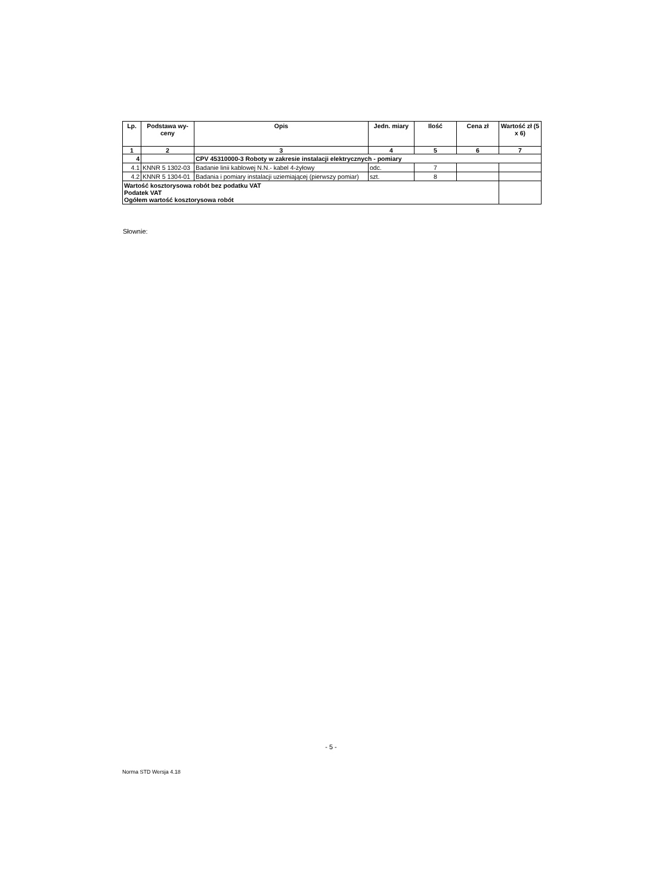| Lp. | Podstawa wy-ceny | Opis | Jedn. miary | Ilość | Cena zł | Wartość zł (5 x 6) |
| --- | --- | --- | --- | --- | --- | --- |
| 1 | 2 | 3 | 4 | 5 | 6 | 7 |
| 4 | | CPV 45310000-3 Roboty w zakresie instalacji elektrycznych - pomiary | | | | |
| 4.1 | KNNR 5 1302-03 | Badanie linii kablowej N.N.- kabel 4-żyłowy | odc. | 7 | | |
| 4.2 | KNNR 5 1304-01 | Badania i pomiary instalacji uziemiającej (pierwszy pomiar) | szt. | 8 | | |
| Wartość kosztorysowa robót bez podatku VAT Podatek VAT Ogółem wartość kosztorysowa robót | | | | | | |
Słownie:
- 5 -
Norma STD Wersja 4.18